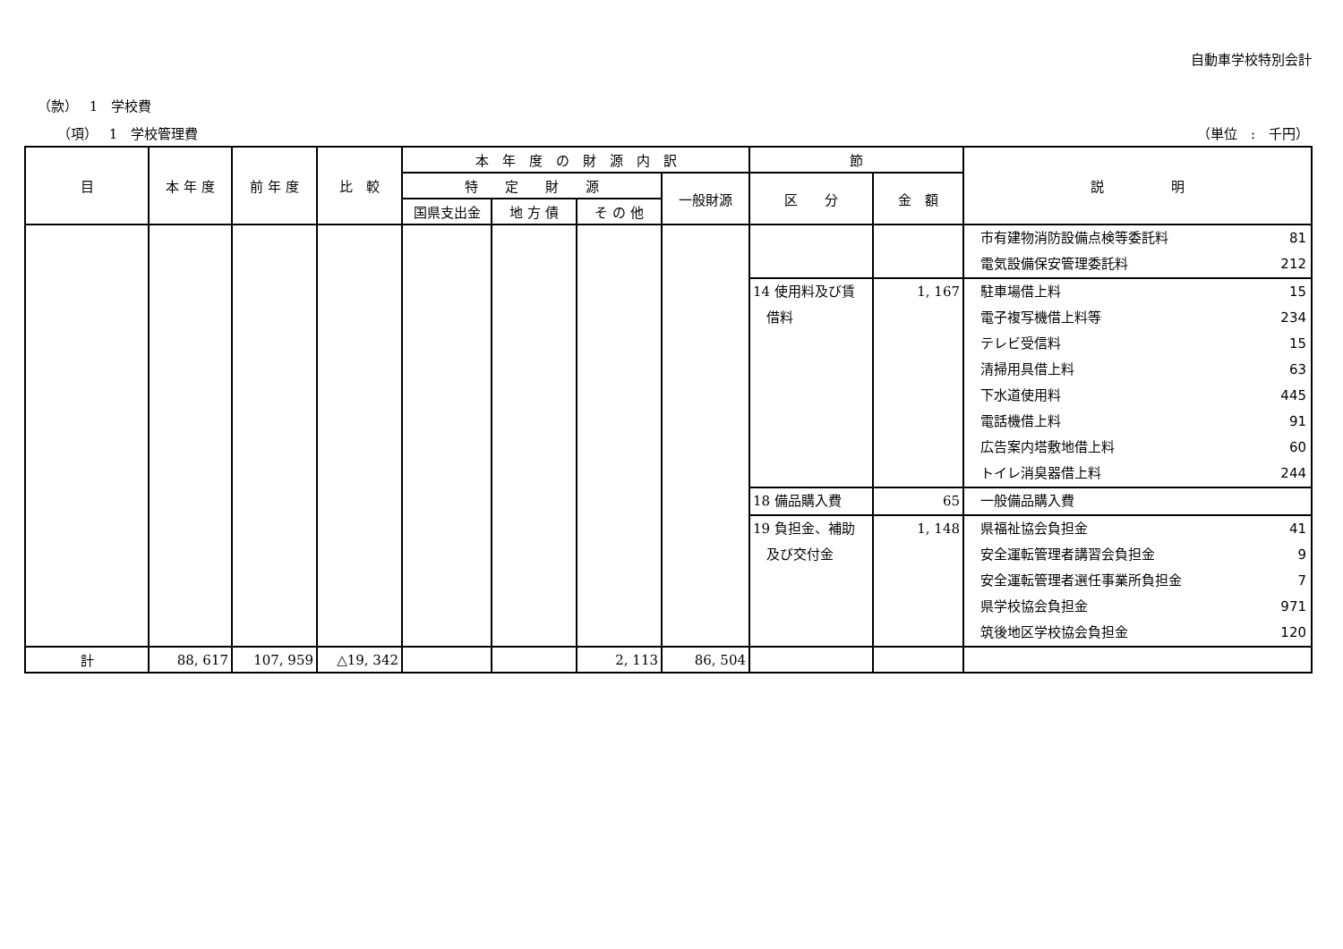自動車学校特別会計
（款）　 1　学校費
（項）　 1　学校管理費 （単位　:　千円）
| 目 | 本 年 度 | 前 年 度 | 比 較 | 本 年 度 の 財 源 内 訳 | | | | 節 | | 説 明 |
| --- | --- | --- | --- | --- | --- | --- | --- | --- | --- | --- |
| | | | | 特 定 財 源 | | | 一般財源 | 区 分 | 金 額 | |
| | | | | 国県支出金 | 地 方 債 | そ の 他 | | | | |
| | | | | | | | | | | 市有建物消防設備点検等委託料 81 電気設備保安管理委託料 212 |
| | | | | | | | | 14 使用料及び賃 借料 | 1, 167 | 駐車場借上料 15 電子複写機借上料等 234 テレビ受信料 15 清掃用具借上料 63 下水道使用料 445 電話機借上料 91 広告案内塔敷地借上料 60 トイレ消臭器借上料 244 |
| | | | | | | | | 18 備品購入費 | 65 | 一般備品購入費 |
| | | | | | | | | 19 負担金、補助 及び交付金 | 1, 148 | 県福祉協会負担金 41 安全運転管理者講習会負担金 9 安全運転管理者選任事業所負担金 7 県学校協会負担金 971 筑後地区学校協会負担金 120 |
| 計 | 88, 617 | 107, 959 | △19, 342 | | | 2, 113 | 86, 504 | | | |